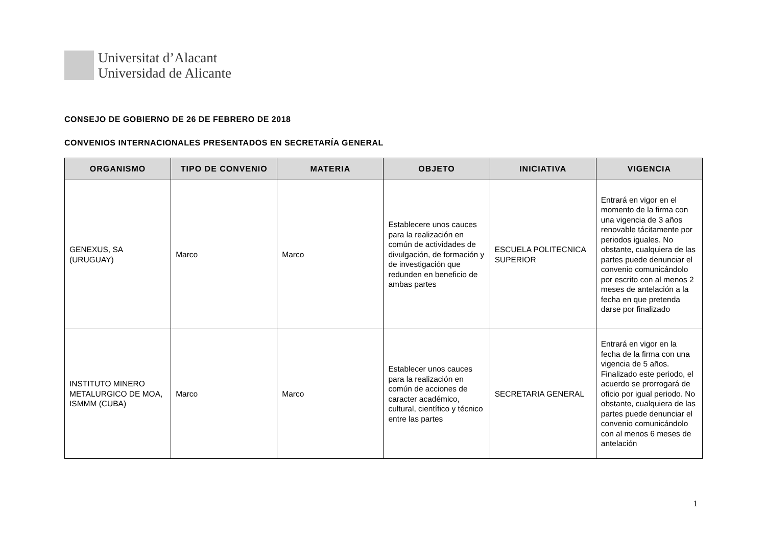Universitat d’Alacant
Universidad de Alicante
CONSEJO DE GOBIERNO DE 26 DE FEBRERO DE 2018
CONVENIOS INTERNACIONALES PRESENTADOS EN SECRETARÍA GENERAL
| ORGANISMO | TIPO DE CONVENIO | MATERIA | OBJETO | INICIATIVA | VIGENCIA |
| --- | --- | --- | --- | --- | --- |
| GENEXUS, SA (URUGUAY) | Marco | Marco | Establecere unos cauces para la realización en común de actividades de divulgación, de formación y de investigación que redunden en beneficio de ambas partes | ESCUELA POLITECNICA SUPERIOR | Entrará en vigor en el momento de la firma con una vigencia de 3 años renovable tácitamente por periodos iguales. No obstante, cualquiera de las partes puede denunciar el convenio comunicándolo por escrito con al menos 2 meses de antelación a la fecha en que pretenda darse por finalizado |
| INSTITUTO MINERO METALURGICO DE MOA, ISMMM (CUBA) | Marco | Marco | Establecer unos cauces para la realización en común de acciones de caracter académico, cultural, científico y técnico entre las partes | SECRETARIA GENERAL | Entrará en vigor en la fecha de la firma con una vigencia de 5 años. Finalizado este periodo, el acuerdo se prorrogará de oficio por igual periodo. No obstante, cualquiera de las partes puede denunciar el convenio comunicándolo con al menos 6 meses de antelación |
1